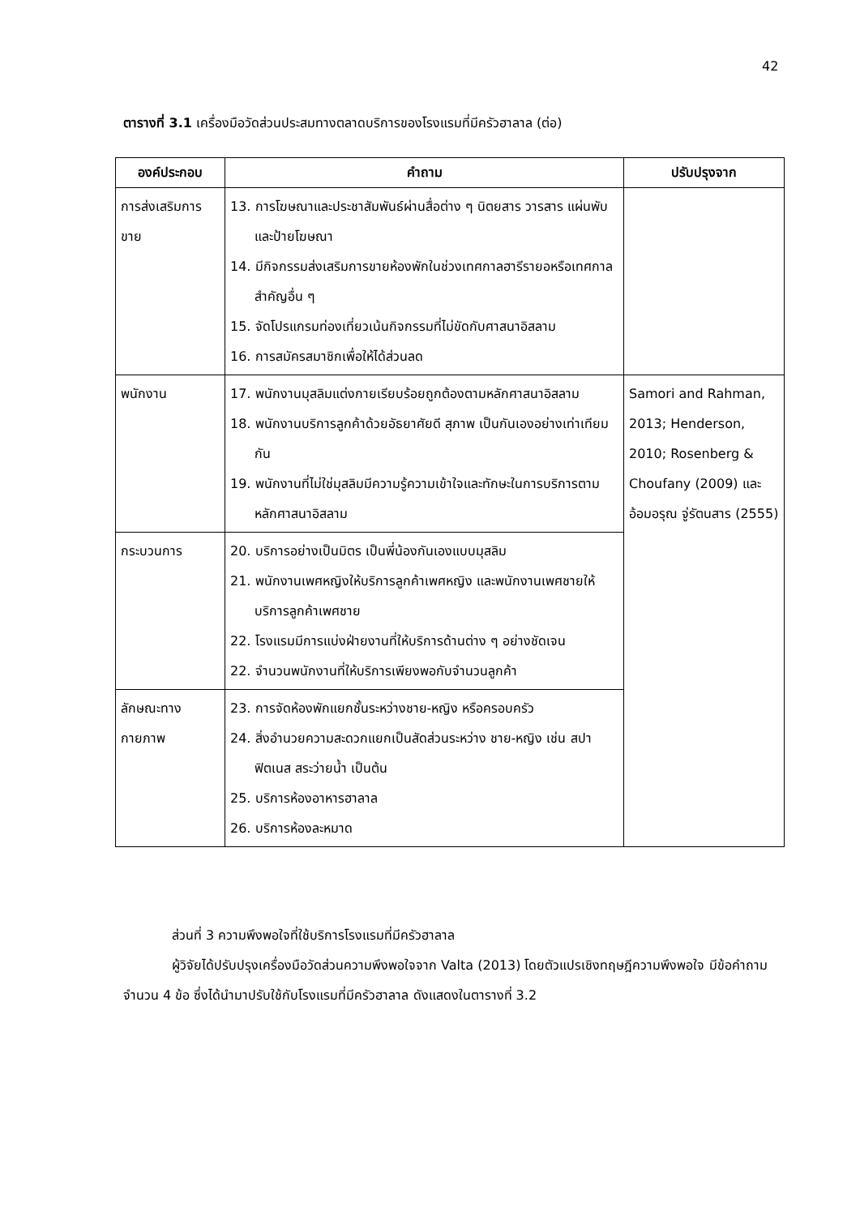42
ตารางที่ 3.1 เครื่องมือวัดส่วนประสมทางตลาดบริการของโรงแรมที่มีครัวฮาลาล (ต่อ)
| องค์ประกอบ | คำถาม | ปรับปรุงจาก |
| --- | --- | --- |
| การส่งเสริมการขาย | 13. การโฆษณาและประชาสัมพันธ์ผ่านสื่อต่าง ๆ นิตยสาร วารสาร แผ่นพับและป้ายโฆษณา 14. มีกิจกรรมส่งเสริมการขายห้องพักในช่วงเทศกาลฮารีรายอหรือเทศกาลสำคัญอื่น ๆ 15. จัดโปรแกรมท่องเที่ยวเน้นกิจกรรมที่ไม่ขัดกับศาสนาอิสลาม 16. การสมัครสมาชิกเพื่อให้ได้ส่วนลด | |
| พนักงาน | 17. พนักงานมุสลิมแต่งกายเรียบร้อยถูกต้องตามหลักศาสนาอิสลาม 18. พนักงานบริการลูกค้าด้วยอัธยาศัยดี สุภาพ เป็นกันเองอย่างเท่าเทียมกัน 19. พนักงานที่ไม่ใช่มุสลิมมีความรู้ความเข้าใจและทักษะในการบริการตามหลักศาสนาอิสลาม | Samori and Rahman, 2013; Henderson, 2010; Rosenberg & Choufany (2009) และ อ้อมอรุณ จู่รัตนสาร (2555) |
| กระบวนการ | 20. บริการอย่างเป็นมิตร เป็นพี่น้องกันเองแบบมุสลิม 21. พนักงานเพศหญิงให้บริการลูกค้าเพศหญิง และพนักงานเพศชายให้บริการลูกค้าเพศชาย 22. โรงแรมมีการแบ่งฝ่ายงานที่ให้บริการด้านต่าง ๆ อย่างชัดเจน 22. จำนวนพนักงานที่ให้บริการเพียงพอกับจำนวนลูกค้า | |
| ลักษณะทางกายภาพ | 23. การจัดห้องพักแยกชั้นระหว่างชาย-หญิง หรือครอบครัว 24. สิ่งอำนวยความสะดวกแยกเป็นสัดส่วนระหว่าง ชาย-หญิง เช่น สปา ฟิตเนส สระว่ายน้ำ เป็นต้น 25. บริการห้องอาหารฮาลาล 26. บริการห้องละหมาด | |
ส่วนที่ 3 ความพึงพอใจที่ใช้บริการโรงแรมที่มีครัวฮาลาล
ผู้วิจัยได้ปรับปรุงเครื่องมือวัดส่วนความพึงพอใจจาก Valta (2013) โดยตัวแปรเชิงทฤษฎีความพึงพอใจ มีข้อคำถามจำนวน 4 ข้อ ซึ่งได้นำมาปรับใช้กับโรงแรมที่มีครัวฮาลาล ดังแสดงในตารางที่ 3.2